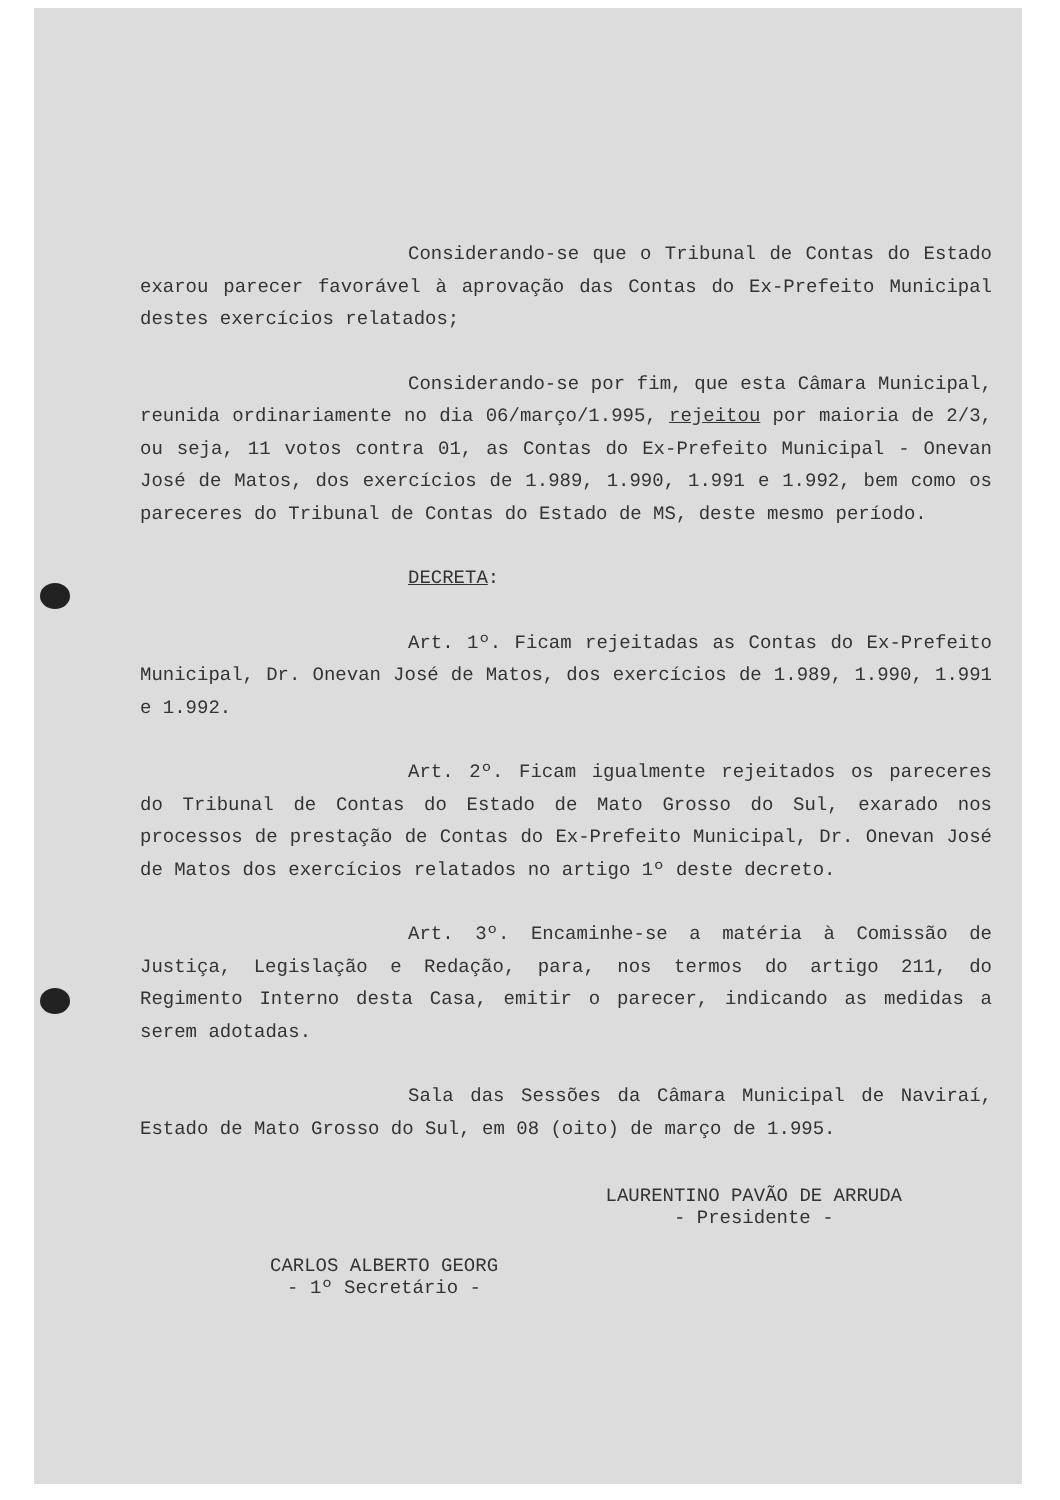Considerando-se que o Tribunal de Contas do Estado exarou parecer favorável à aprovação das Contas do Ex-Prefeito Municipal destes exercícios relatados;
Considerando-se por fim, que esta Câmara Municipal, reunida ordinariamente no dia 06/março/1.995, rejeitou por maioria de 2/3, ou seja, 11 votos contra 01, as Contas do Ex-Prefeito Municipal - Onevan José de Matos, dos exercícios de 1.989, 1.990, 1.991 e 1.992, bem como os pareceres do Tribunal de Contas do Estado de MS, deste mesmo período.
DECRETA:
Art. 1º. Ficam rejeitadas as Contas do Ex-Prefeito Municipal, Dr. Onevan José de Matos, dos exercícios de 1.989, 1.990, 1.991 e 1.992.
Art. 2º. Ficam igualmente rejeitados os pareceres do Tribunal de Contas do Estado de Mato Grosso do Sul, exarado nos processos de prestação de Contas do Ex-Prefeito Municipal, Dr. Onevan José de Matos dos exercícios relatados no artigo 1º deste decreto.
Art. 3º. Encaminhe-se a matéria à Comissão de Justiça, Legislação e Redação, para, nos termos do artigo 211, do Regimento Interno desta Casa, emitir o parecer, indicando as medidas a serem adotadas.
Sala das Sessões da Câmara Municipal de Naviraí, Estado de Mato Grosso do Sul, em 08 (oito) de março de 1.995.
CARLOS ALBERTO GEORG
- 1º Secretário -
LAURENTINO PAVÃO DE ARRUDA
- Presidente -